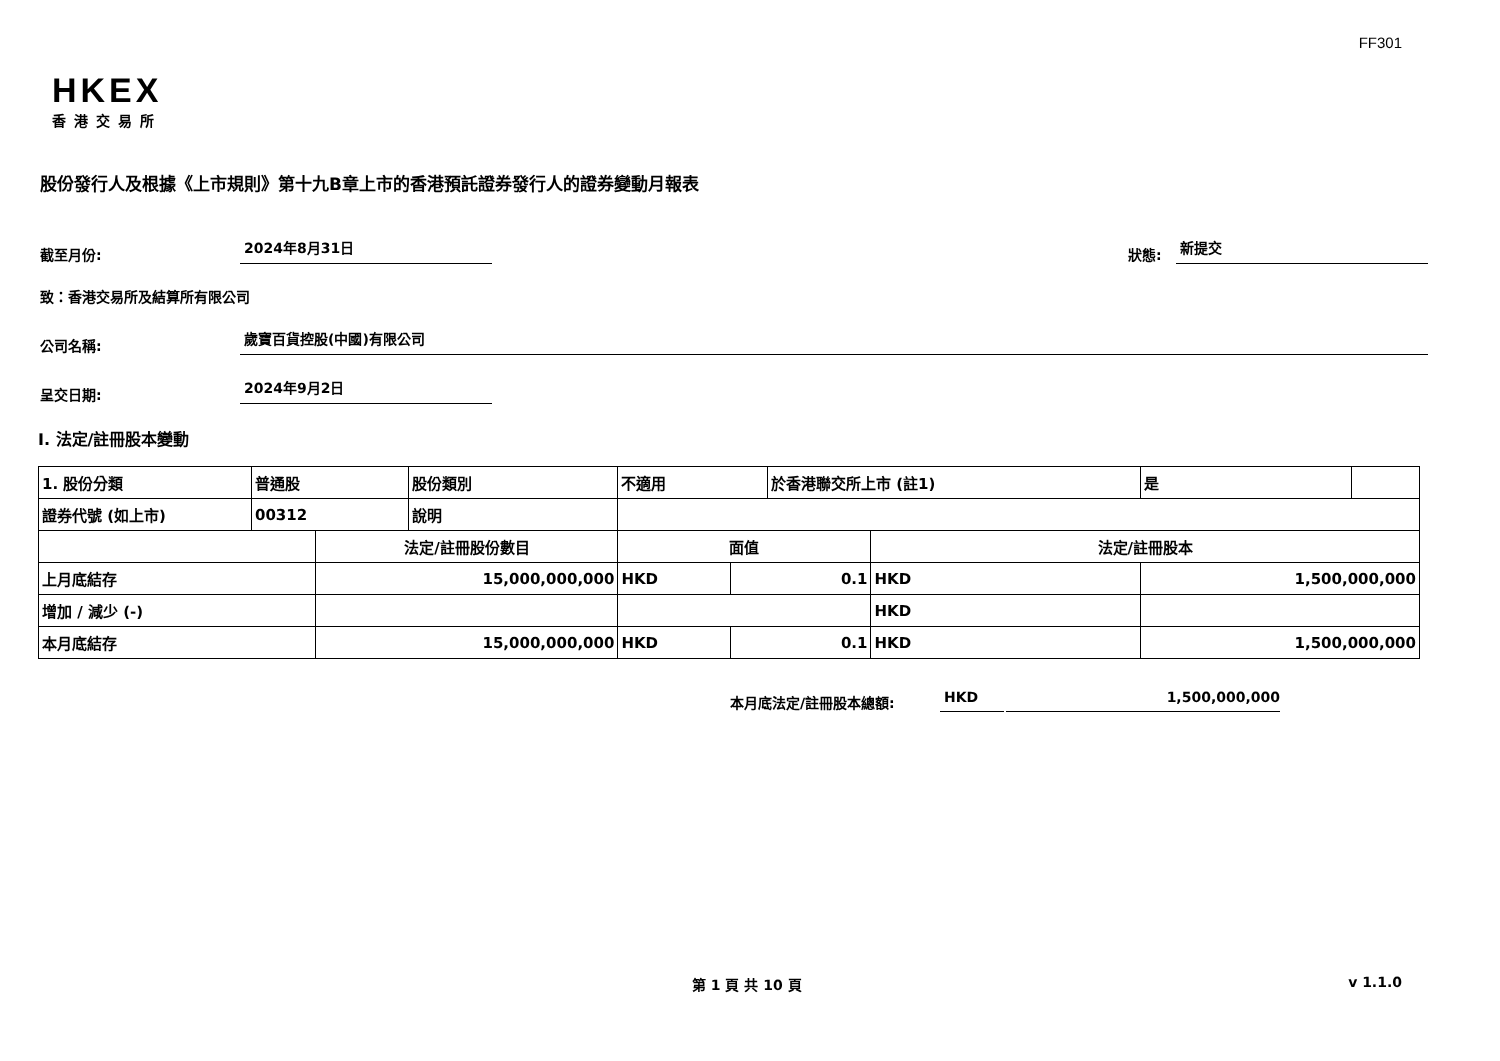FF301
HKEX
香港交易所
股份發行人及根據《上市規則》第十九B章上市的香港預託證券發行人的證券變動月報表
截至月份:
2024年8月31日
狀態:
新提交
致：香港交易所及結算所有限公司
公司名稱:
歲寶百貨控股(中國)有限公司
呈交日期:
2024年9月2日
I. 法定/註冊股本變動
| 1. 股份分類 | 普通股 | | 股份類別 | 不適用 | | 於香港聯交所上市 (註1) | | 是 | |
| 證券代號 (如上市) | 00312 | | 說明 | | | | | | |
| | | 法定/註冊股份數目 | | 面值 | | | 法定/註冊股本 | | |
| 上月底結存 | | 15,000,000,000 | | HKD | 0.1 | | HKD | 1,500,000,000 | |
| 增加 / 減少 (-) | | | | | | | HKD | | |
| 本月底結存 | | 15,000,000,000 | | HKD | 0.1 | | HKD | 1,500,000,000 | |
本月底法定/註冊股本總額:
HKD
1,500,000,000
第 1 頁 共 10 頁 v 1.1.0